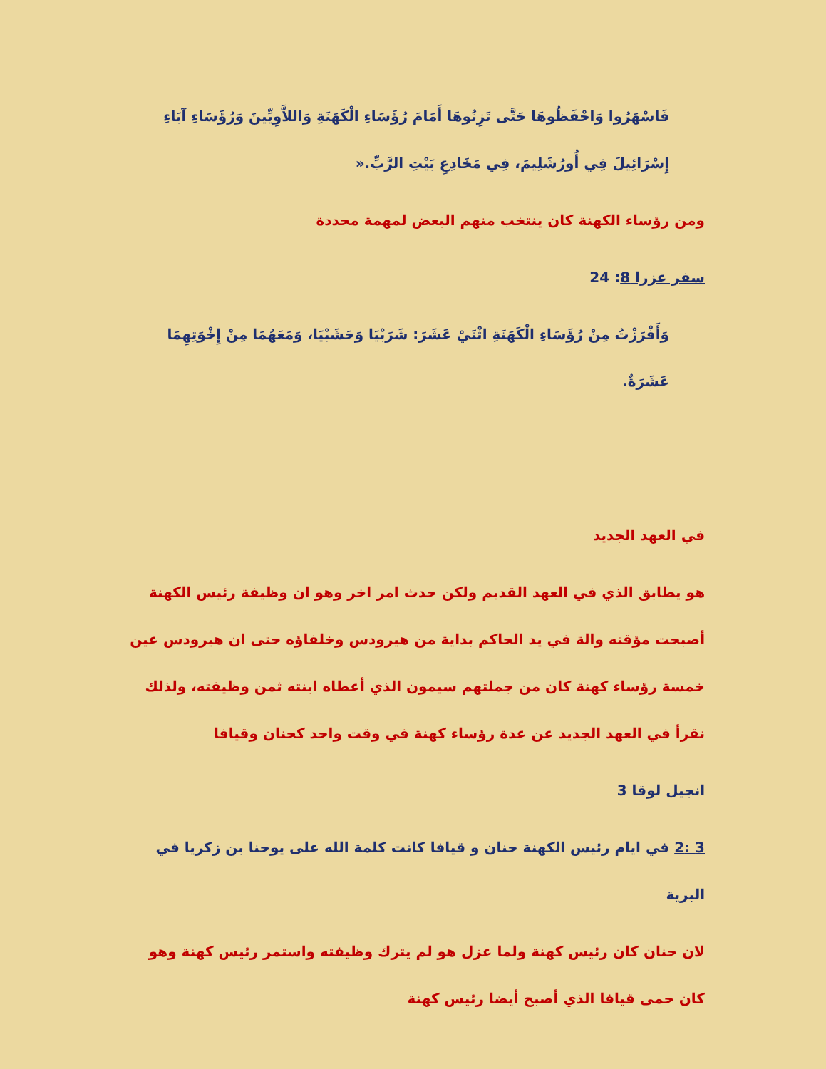فَاسْهَرُوا وَاحْفَظُوهَا حَتَّى تَزِنُوهَا أَمَامَ رُؤَسَاءِ الْكَهَنَةِ وَاللاَّوِيِّينَ وَرُؤَسَاءِ آبَاءِ إِسْرَائِيلَ فِي أُورُشَلِيمَ، فِي مَخَادِعِ بَيْتِ الرَّبِّ.«
ومن رؤساء الكهنة كان ينتخب منهم البعض لمهمة محددة
سفر عزرا 8: 24
وَأَفْرَزْتُ مِنْ رُؤَسَاءِ الْكَهَنَةِ اثْنَيْ عَشَرَ: شَرَبْيَا وَحَشَبْيَا، وَمَعَهُمَا مِنْ إِخْوَتِهِمَا عَشَرَةٌ.
في العهد الجديد
هو يطابق الذي في العهد القديم ولكن حدث امر اخر وهو ان وظيفة رئيس الكهنة أصبحت مؤقته والة في يد الحاكم بداية من هيرودس وخلفاؤه حتى ان هيرودس عين خمسة رؤساء كهنة كان من جملتهم سيمون الذي أعطاه ابنته ثمن وظيفته، ولذلك نقرأ في العهد الجديد عن عدة رؤساء كهنة في وقت واحد كحنان وقيافا
انجيل لوقا 3
3 :2 في ايام رئيس الكهنة حنان و قيافا كانت كلمة الله على يوحنا بن زكريا في البرية
لان حنان كان رئيس كهنة ولما عزل هو لم يترك وظيفته واستمر رئيس كهنة وهو كان حمى قيافا الذي أصبح أيضا رئيس كهنة